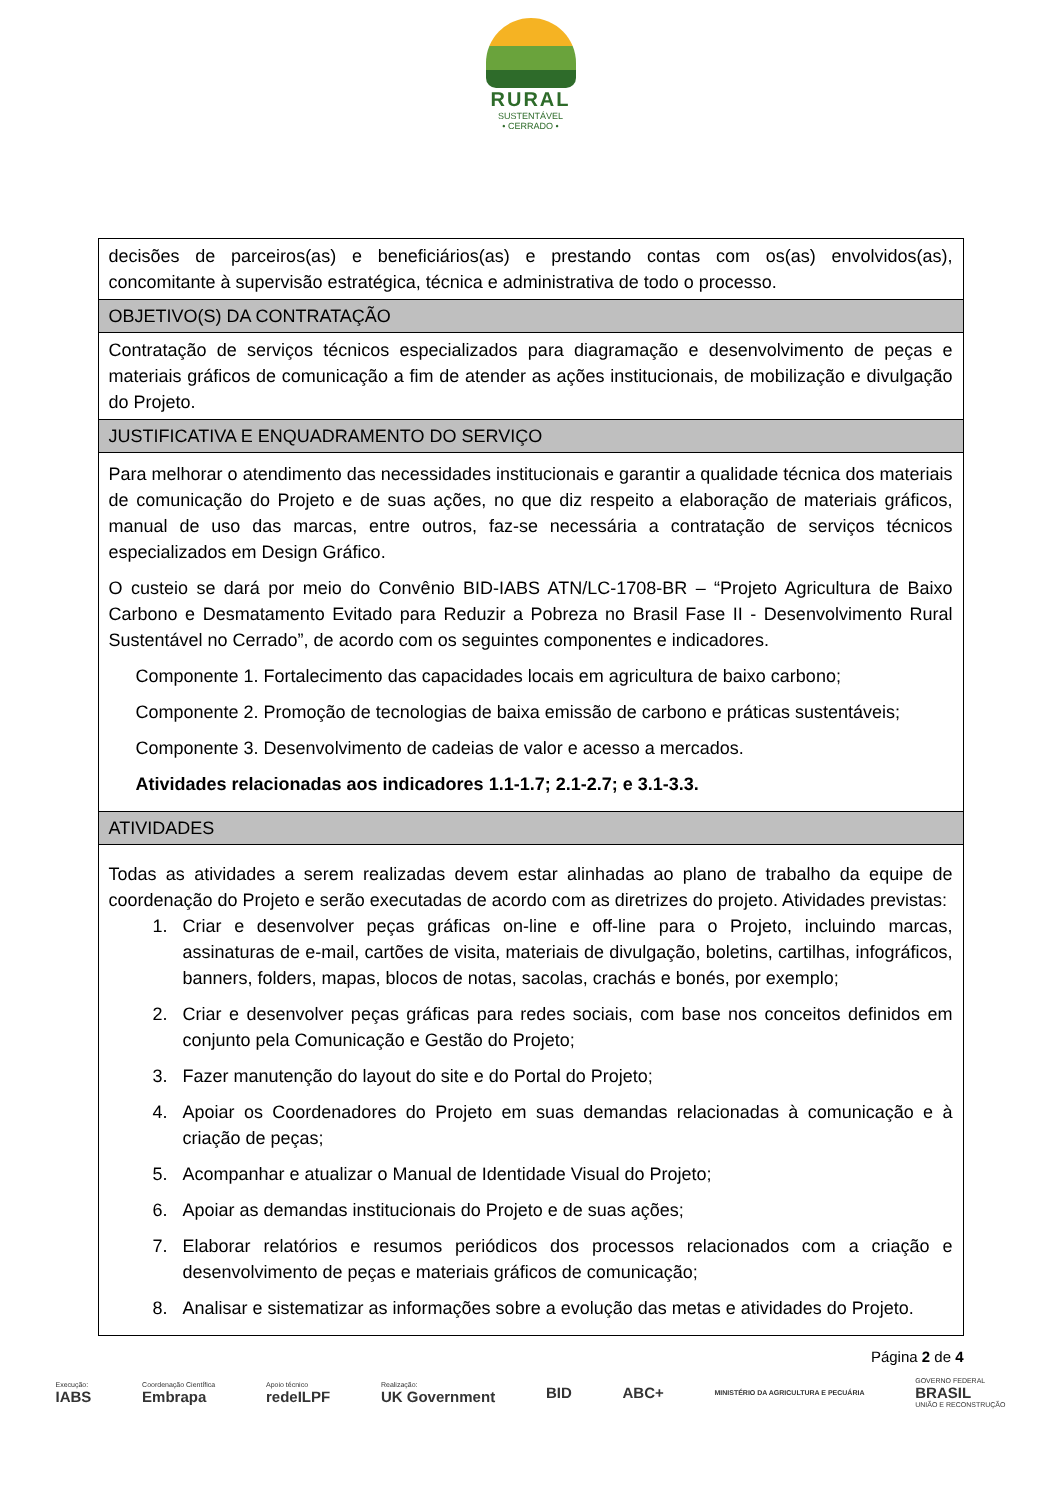RURAL
SUSTENTÁVEL
• CERRADO •
| decisões de parceiros(as) e beneficiários(as) e prestando contas com os(as) envolvidos(as), concomitante à supervisão estratégica, técnica e administrativa de todo o processo. |
| OBJETIVO(S) DA CONTRATAÇÃO |
| Contratação de serviços técnicos especializados para diagramação e desenvolvimento de peças e materiais gráficos de comunicação a fim de atender as ações institucionais, de mobilização e divulgação do Projeto. |
| JUSTIFICATIVA E ENQUADRAMENTO DO SERVIÇO |
| Para melhorar o atendimento das necessidades institucionais e garantir a qualidade técnica dos materiais de comunicação do Projeto e de suas ações, no que diz respeito a elaboração de materiais gráficos, manual de uso das marcas, entre outros, faz-se necessária a contratação de serviços técnicos especializados em Design Gráfico. O custeio se dará por meio do Convênio BID-IABS ATN/LC-1708-BR – “Projeto Agricultura de Baixo Carbono e Desmatamento Evitado para Reduzir a Pobreza no Brasil Fase II - Desenvolvimento Rural Sustentável no Cerrado”, de acordo com os seguintes componentes e indicadores. Componente 1. Fortalecimento das capacidades locais em agricultura de baixo carbono; Componente 2. Promoção de tecnologias de baixa emissão de carbono e práticas sustentáveis; Componente 3. Desenvolvimento de cadeias de valor e acesso a mercados. Atividades relacionadas aos indicadores 1.1-1.7; 2.1-2.7; e 3.1-3.3. |
| ATIVIDADES |
| Todas as atividades a serem realizadas devem estar alinhadas ao plano de trabalho da equipe de coordenação do Projeto e serão executadas de acordo com as diretrizes do projeto. Atividades previstas: 1. Criar e desenvolver peças gráficas on-line e off-line para o Projeto, incluindo marcas, assinaturas de e-mail, cartões de visita, materiais de divulgação, boletins, cartilhas, infográficos, banners, folders, mapas, blocos de notas, sacolas, crachás e bonés, por exemplo; 2. Criar e desenvolver peças gráficas para redes sociais, com base nos conceitos definidos em conjunto pela Comunicação e Gestão do Projeto; 3. Fazer manutenção do layout do site e do Portal do Projeto; 4. Apoiar os Coordenadores do Projeto em suas demandas relacionadas à comunicação e à criação de peças; 5. Acompanhar e atualizar o Manual de Identidade Visual do Projeto; 6. Apoiar as demandas institucionais do Projeto e de suas ações; 7. Elaborar relatórios e resumos periódicos dos processos relacionados com a criação e desenvolvimento de peças e materiais gráficos de comunicação; 8. Analisar e sistematizar as informações sobre a evolução das metas e atividades do Projeto. |
Página 2 de 4
Execução:
IABS Coordenação Científica
Embrapa Apoio técnico
redeILPF Realização:
UK Government BID ABC+ MINISTÉRIO DA AGRICULTURA E PECUÁRIA GOVERNO FEDERAL
BRASIL
UNIÃO E RECONSTRUÇÃO